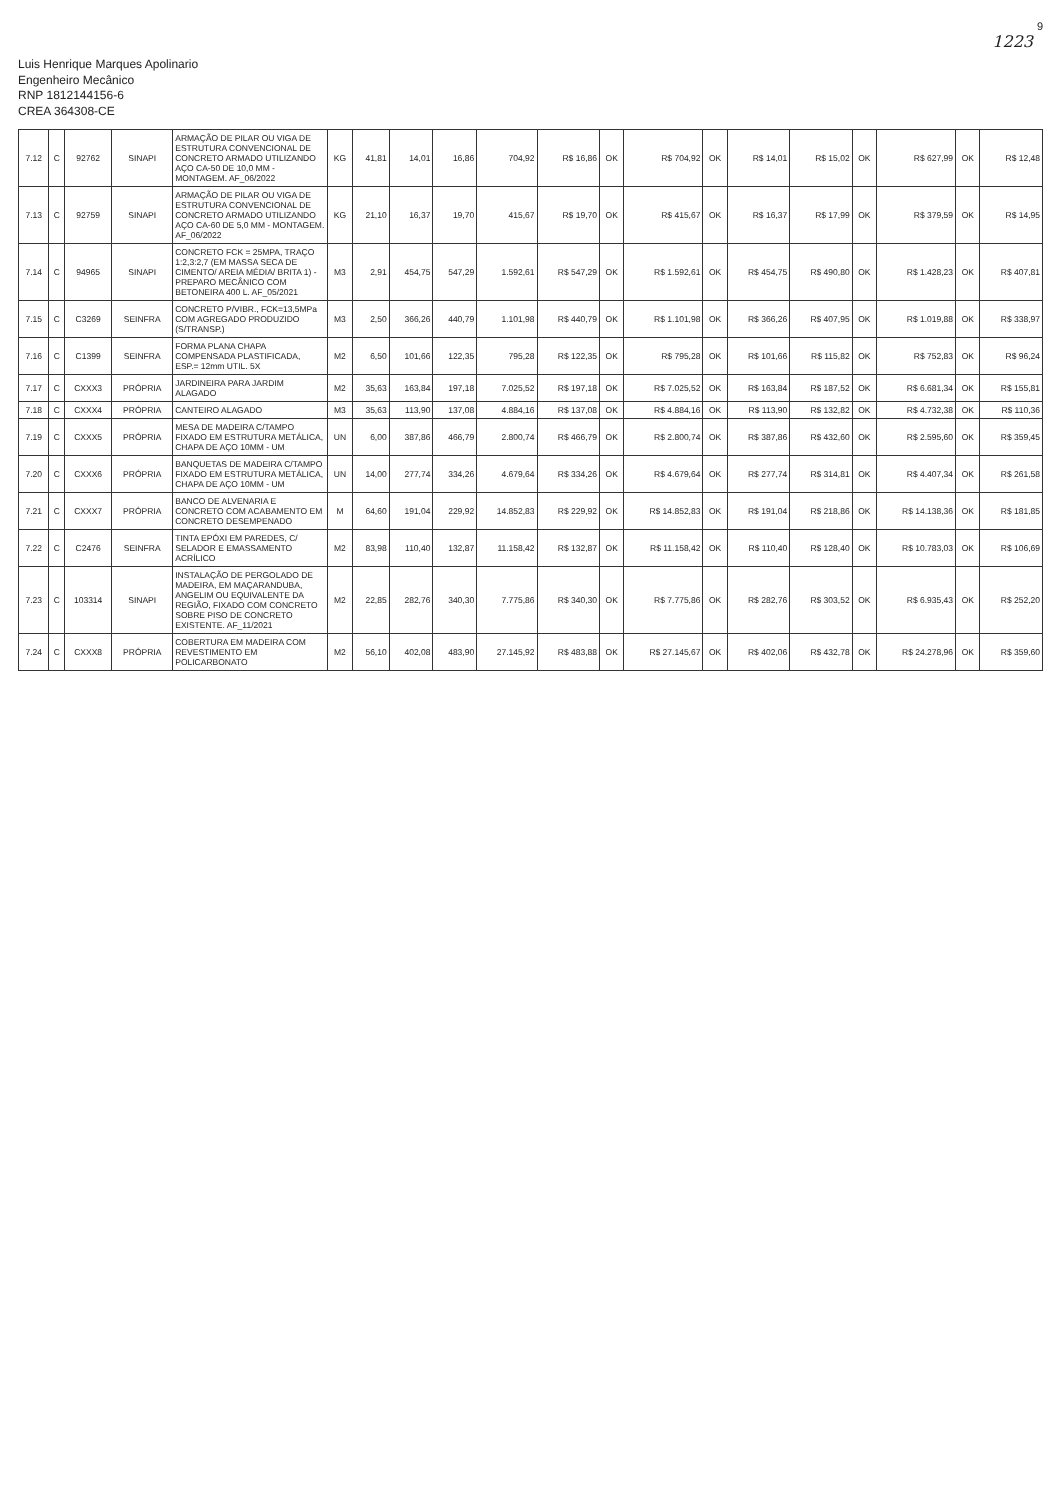9
1223
Luis Henrique Marques Apolinario
Engenheiro Mecânico
RNP 1812144156-6
CREA 364308-CE
| 7.12 | C | 92762 | SINAPI | ARMAÇÃO DE PILAR OU VIGA DE ESTRUTURA CONVENCIONAL DE CONCRETO ARMADO UTILIZANDO AÇO CA-50 DE 10,0 MM - MONTAGEM. AF_06/2022 | KG | 41,81 | 14,01 | 16,86 | 704,92 | R$ 16,86 | OK | R$ 704,92 | OK | R$ 14,01 | R$ 15,02 | OK | R$ 627,99 | OK | R$ 12,48 |
| 7.13 | C | 92759 | SINAPI | ARMAÇÃO DE PILAR OU VIGA DE ESTRUTURA CONVENCIONAL DE CONCRETO ARMADO UTILIZANDO AÇO CA-60 DE 5,0 MM - MONTAGEM. AF_06/2022 | KG | 21,10 | 16,37 | 19,70 | 415,67 | R$ 19,70 | OK | R$ 415,67 | OK | R$ 16,37 | R$ 17,99 | OK | R$ 379,59 | OK | R$ 14,95 |
| 7.14 | C | 94965 | SINAPI | CONCRETO FCK = 25MPA, TRAÇO 1:2,3:2,7 (EM MASSA SECA DE CIMENTO/ AREIA MÉDIA/ BRITA 1) - PREPARO MECÂNICO COM BETONEIRA 400 L. AF_05/2021 | M3 | 2,91 | 454,75 | 547,29 | 1.592,61 | R$ 547,29 | OK | R$ 1.592,61 | OK | R$ 454,75 | R$ 490,80 | OK | R$ 1.428,23 | OK | R$ 407,81 |
| 7.15 | C | C3269 | SEINFRA | CONCRETO P/VIBR., FCK=13,5MPa COM AGREGADO PRODUZIDO (S/TRANSP.) | M3 | 2,50 | 366,26 | 440,79 | 1.101,98 | R$ 440,79 | OK | R$ 1.101,98 | OK | R$ 366,26 | R$ 407,95 | OK | R$ 1.019,88 | OK | R$ 338,97 |
| 7.16 | C | C1399 | SEINFRA | FORMA PLANA CHAPA COMPENSADA PLASTIFICADA, ESP.= 12mm UTIL. 5X | M2 | 6,50 | 101,66 | 122,35 | 795,28 | R$ 122,35 | OK | R$ 795,28 | OK | R$ 101,66 | R$ 115,82 | OK | R$ 752,83 | OK | R$ 96,24 |
| 7.17 | C | CXXX3 | PRÓPRIA | JARDINEIRA PARA JARDIM ALAGADO | M2 | 35,63 | 163,84 | 197,18 | 7.025,52 | R$ 197,18 | OK | R$ 7.025,52 | OK | R$ 163,84 | R$ 187,52 | OK | R$ 6.681,34 | OK | R$ 155,81 |
| 7.18 | C | CXXX4 | PRÓPRIA | CANTEIRO ALAGADO | M3 | 35,63 | 113,90 | 137,08 | 4.884,16 | R$ 137,08 | OK | R$ 4.884,16 | OK | R$ 113,90 | R$ 132,82 | OK | R$ 4.732,38 | OK | R$ 110,36 |
| 7.19 | C | CXXX5 | PRÓPRIA | MESA DE MADEIRA C/TAMPO FIXADO EM ESTRUTURA METÁLICA, CHAPA DE AÇO 10MM - UM | UN | 6,00 | 387,86 | 466,79 | 2.800,74 | R$ 466,79 | OK | R$ 2.800,74 | OK | R$ 387,86 | R$ 432,60 | OK | R$ 2.595,60 | OK | R$ 359,45 |
| 7.20 | C | CXXX6 | PRÓPRIA | BANQUETAS DE MADEIRA C/TAMPO FIXADO EM ESTRUTURA METÁLICA, CHAPA DE AÇO 10MM - UM | UN | 14,00 | 277,74 | 334,26 | 4.679,64 | R$ 334,26 | OK | R$ 4.679,64 | OK | R$ 277,74 | R$ 314,81 | OK | R$ 4.407,34 | OK | R$ 261,58 |
| 7.21 | C | CXXX7 | PRÓPRIA | BANCO DE ALVENARIA E CONCRETO COM ACABAMENTO EM CONCRETO DESEMPENADO | M | 64,60 | 191,04 | 229,92 | 14.852,83 | R$ 229,92 | OK | R$ 14.852,83 | OK | R$ 191,04 | R$ 218,86 | OK | R$ 14.138,36 | OK | R$ 181,85 |
| 7.22 | C | C2476 | SEINFRA | TINTA EPÓXI EM PAREDES, C/ SELADOR E EMASSAMENTO ACRÍLICO | M2 | 83,98 | 110,40 | 132,87 | 11.158,42 | R$ 132,87 | OK | R$ 11.158,42 | OK | R$ 110,40 | R$ 128,40 | OK | R$ 10.783,03 | OK | R$ 106,69 |
| 7.23 | C | 103314 | SINAPI | INSTALAÇÃO DE PERGOLADO DE MADEIRA, EM MAÇARANDUBA, ANGELIM OU EQUIVALENTE DA REGIÃO, FIXADO COM CONCRETO SOBRE PISO DE CONCRETO EXISTENTE. AF_11/2021 | M2 | 22,85 | 282,76 | 340,30 | 7.775,86 | R$ 340,30 | OK | R$ 7.775,86 | OK | R$ 282,76 | R$ 303,52 | OK | R$ 6.935,43 | OK | R$ 252,20 |
| 7.24 | C | CXXX8 | PRÓPRIA | COBERTURA EM MADEIRA COM REVESTIMENTO EM POLICARBONATO | M2 | 56,10 | 402,08 | 483,90 | 27.145,92 | R$ 483,88 | OK | R$ 27.145,67 | OK | R$ 402,06 | R$ 432,78 | OK | R$ 24.278,96 | OK | R$ 359,60 |